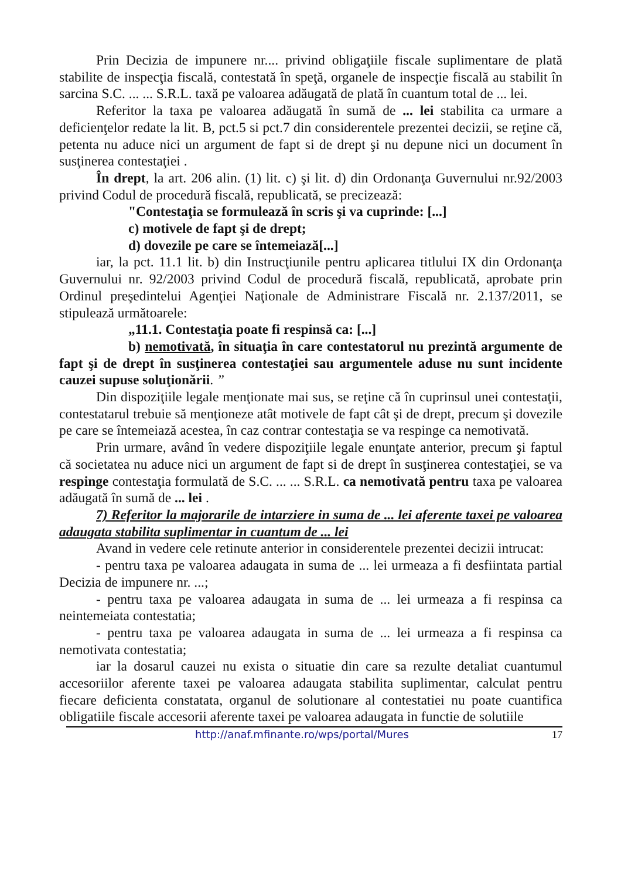Prin Decizia de impunere nr.... privind obligaţiile fiscale suplimentare de plată stabilite de inspecţia fiscală, contestată în speţă, organele de inspecţie fiscală au stabilit în sarcina S.C. ... ... S.R.L. taxă pe valoarea adăugată de plată în cuantum total de ... lei.
Referitor la taxa pe valoarea adăugată în sumă de ... lei stabilita ca urmare a deficienţelor redate la lit. B, pct.5 si pct.7 din considerentele prezentei decizii, se reţine că, petenta nu aduce nici un argument de fapt si de drept şi nu depune nici un document în susţinerea contestaţiei .
În drept, la art. 206 alin. (1) lit. c) şi lit. d) din Ordonanţa Guvernului nr.92/2003 privind Codul de procedură fiscală, republicată, se precizează:
"Contestaţia se formulează în scris şi va cuprinde: [...]
c) motivele de fapt şi de drept;
d) dovezile pe care se întemeiază[...]
iar, la pct. 11.1 lit. b) din Instrucţiunile pentru aplicarea titlului IX din Ordonanţa Guvernului nr. 92/2003 privind Codul de procedură fiscală, republicată, aprobate prin Ordinul preşedintelui Agenţiei Naţionale de Administrare Fiscală nr. 2.137/2011, se stipulează următoarele:
„11.1. Contestaţia poate fi respinsă ca: [...]
b) nemotivată, în situaţia în care contestatorul nu prezintă argumente de fapt şi de drept în susţinerea contestaţiei sau argumentele aduse nu sunt incidente cauzei supuse soluţionării. ”
Din dispoziţiile legale menţionate mai sus, se reţine că în cuprinsul unei contestaţii, contestatarul trebuie să menţioneze atât motivele de fapt cât şi de drept, precum şi dovezile pe care se întemeiază acestea, în caz contrar contestaţia se va respinge ca nemotivată.
Prin urmare, având în vedere dispoziţiile legale enunţate anterior, precum şi faptul că societatea nu aduce nici un argument de fapt si de drept în susţinerea contestaţiei, se va respinge contestaţia formulată de S.C. ... ... S.R.L. ca nemotivată pentru taxa pe valoarea adăugată în sumă de ... lei .
7) Referitor la majorarile de intarziere in suma de ... lei aferente taxei pe valoarea adaugata stabilita suplimentar in cuantum de ... lei
Avand in vedere cele retinute anterior in considerentele prezentei decizii intrucat:
- pentru taxa pe valoarea adaugata in suma de ... lei urmeaza a fi desfiintata partial Decizia de impunere nr. ...;
- pentru taxa pe valoarea adaugata in suma de ... lei urmeaza a fi respinsa ca neintemeiata contestatia;
- pentru taxa pe valoarea adaugata in suma de ... lei urmeaza a fi respinsa ca nemotivata contestatia;
iar la dosarul cauzei nu exista o situatie din care sa rezulte detaliat cuantumul accesoriilor aferente taxei pe valoarea adaugata stabilita suplimentar, calculat pentru fiecare deficienta constatata, organul de solutionare al contestatiei nu poate cuantifica obligatiile fiscale accesorii aferente taxei pe valoarea adaugata in functie de solutiile
http://anaf.mfinante.ro/wps/portal/Mures 17